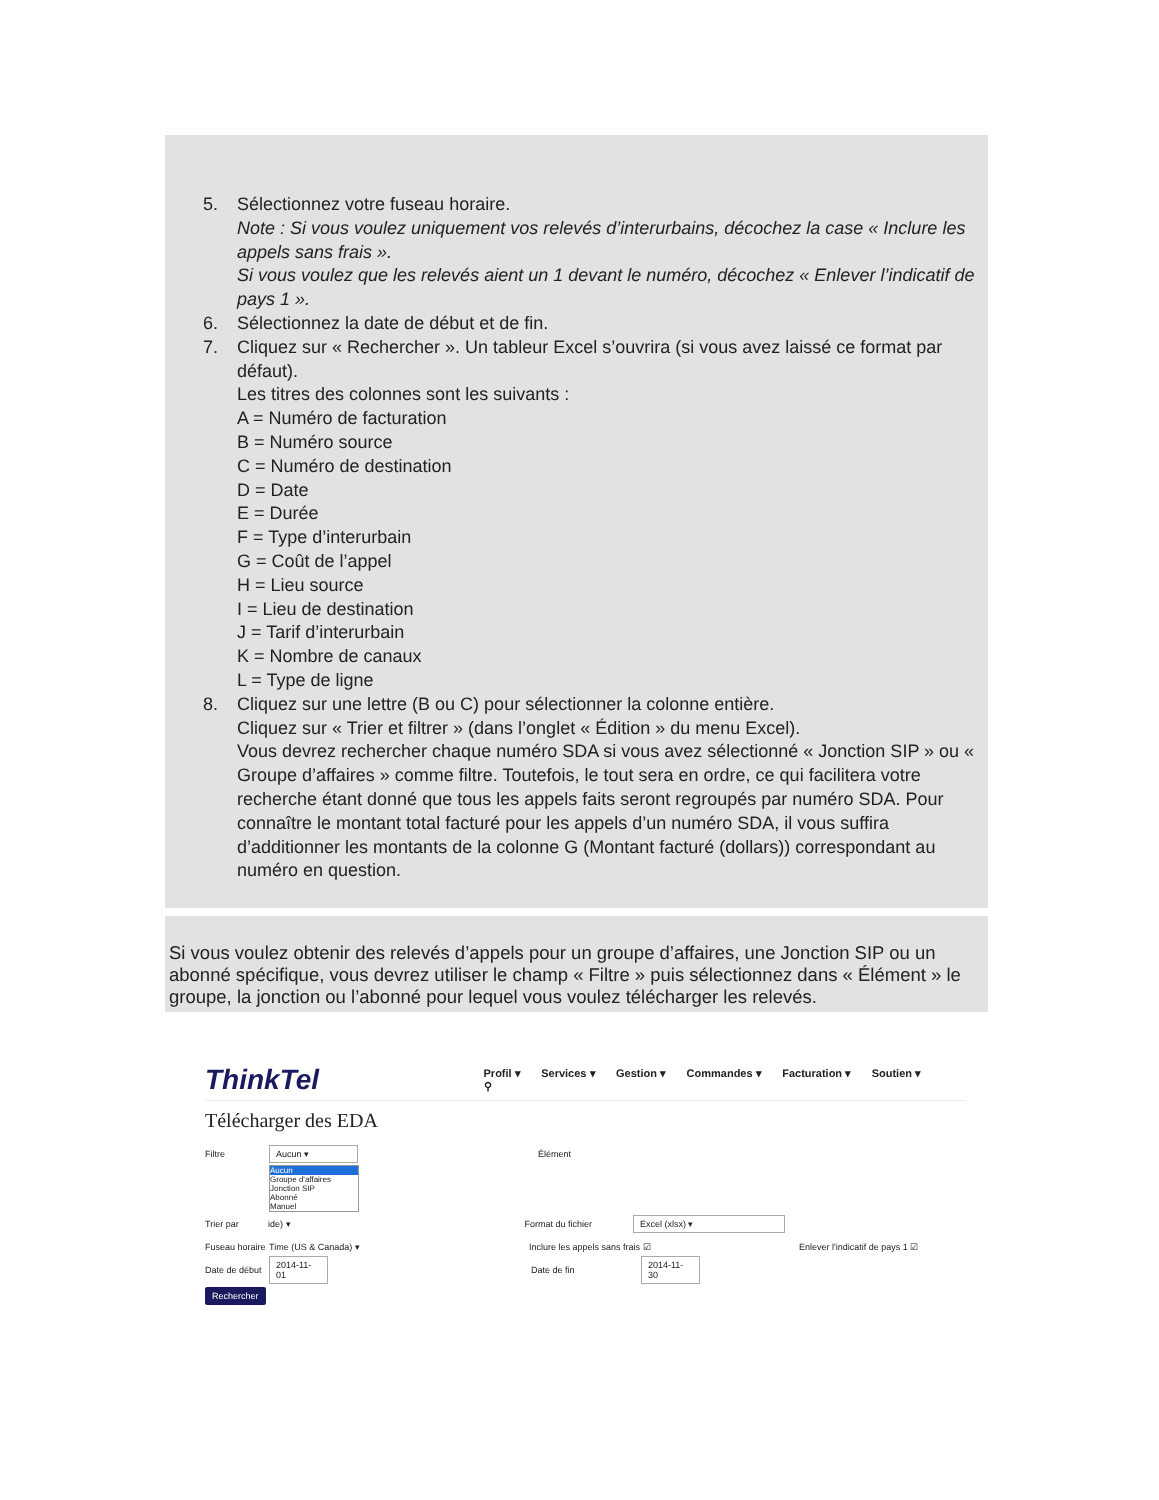5. Sélectionnez votre fuseau horaire.
Note : Si vous voulez uniquement vos relevés d’interurbains, décochez la case « Inclure les appels sans frais ».
Si vous voulez que les relevés aient un 1 devant le numéro, décochez « Enlever l’indicatif de pays 1 ».
6. Sélectionnez la date de début et de fin.
7. Cliquez sur « Rechercher ». Un tableur Excel s’ouvrira (si vous avez laissé ce format par défaut).
Les titres des colonnes sont les suivants :
A = Numéro de facturation
B = Numéro source
C = Numéro de destination
D = Date
E = Durée
F = Type d’interurbain
G = Coût de l’appel
H = Lieu source
I = Lieu de destination
J = Tarif d’interurbain
K = Nombre de canaux
L = Type de ligne
8. Cliquez sur une lettre (B ou C) pour sélectionner la colonne entière.
Cliquez sur « Trier et filtrer » (dans l’onglet « Édition » du menu Excel).
Vous devrez rechercher chaque numéro SDA si vous avez sélectionné « Jonction SIP » ou « Groupe d’affaires » comme filtre. Toutefois, le tout sera en ordre, ce qui facilitera votre recherche étant donné que tous les appels faits seront regroupés par numéro SDA. Pour connaître le montant total facturé pour les appels d’un numéro SDA, il vous suffira d’additionner les montants de la colonne G (Montant facturé (dollars)) correspondant au numéro en question.
Si vous voulez obtenir des relevés d’appels pour un groupe d’affaires, une Jonction SIP ou un abonné spécifique, vous devrez utiliser le champ « Filtre » puis sélectionnez dans « Élément » le groupe, la jonction ou l’abonné pour lequel vous voulez télécharger les relevés.
ThinkTel Profil ▾ Services ▾ Gestion ▾ Commandes ▾ Facturation ▾ Soutien ▾ ⚲
Télécharger des EDA
Filtre Aucun ▾ Élément
Aucun
Groupe d'affaires
Jonction SIP
Abonné
Manuel
Trier par ide) ▾ Format du fichier Excel (xlsx) ▾
Fuseau horaire Time (US & Canada) ▾ Inclure les appels sans frais ☑ Enlever l'indicatif de pays 1 ☑
Date de début 2014-11-01 Date de fin 2014-11-30
Rechercher